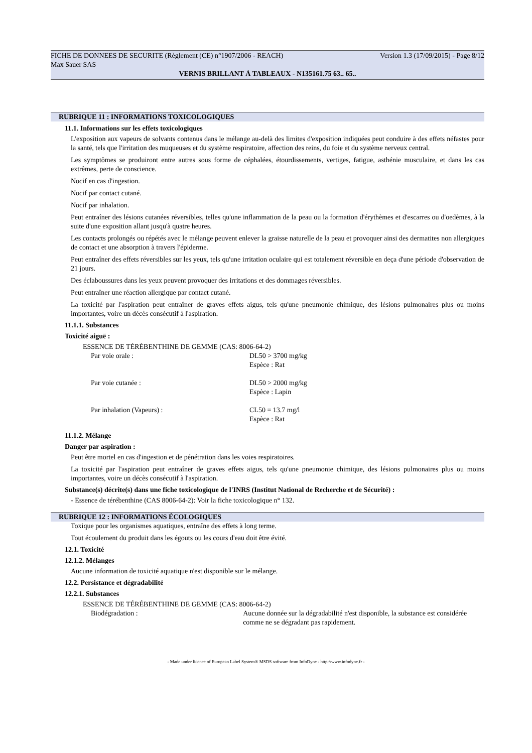FICHE DE DONNEES DE SECURITE (Règlement (CE) n°1907/2006 - REACH) Version 1.3 (17/09/2015) - Page 8/12
Max Sauer SAS
VERNIS BRILLANT À TABLEAUX - N135161.75 63.. 65..
RUBRIQUE 11 : INFORMATIONS TOXICOLOGIQUES
11.1. Informations sur les effets toxicologiques
L'exposition aux vapeurs de solvants contenus dans le mélange au-delà des limites d'exposition indiquées peut conduire à des effets néfastes pour la santé, tels que l'irritation des muqueuses et du système respiratoire, affection des reins, du foie et du système nerveux central.
Les symptômes se produiront entre autres sous forme de céphalées, étourdissements, vertiges, fatigue, asthénie musculaire, et dans les cas extrêmes, perte de conscience.
Nocif en cas d'ingestion.
Nocif par contact cutané.
Nocif par inhalation.
Peut entraîner des lésions cutanées réversibles, telles qu'une inflammation de la peau ou la formation d'érythèmes et d'escarres ou d'oedèmes, à la suite d'une exposition allant jusqu'à quatre heures.
Les contacts prolongés ou répétés avec le mélange peuvent enlever la graisse naturelle de la peau et provoquer ainsi des dermatites non allergiques de contact et une absorption à travers l'épiderme.
Peut entraîner des effets réversibles sur les yeux, tels qu'une irritation oculaire qui est totalement réversible en deça d'une période d'observation de 21 jours.
Des éclaboussures dans les yeux peuvent provoquer des irritations et des dommages réversibles.
Peut entraîner une réaction allergique par contact cutané.
La toxicité par l'aspiration peut entraîner de graves effets aigus, tels qu'une pneumonie chimique, des lésions pulmonaires plus ou moins importantes, voire un décès consécutif à l'aspiration.
11.1.1. Substances
Toxicité aiguë :
ESSENCE DE TÉRÉBENTHINE DE GEMME (CAS: 8006-64-2)
| Par voie orale : | DL50 > 3700 mg/kg Espèce : Rat |
| Par voie cutanée : | DL50 > 2000 mg/kg Espèce : Lapin |
| Par inhalation (Vapeurs) : | CL50 = 13.7 mg/l Espèce : Rat |
11.1.2. Mélange
Danger par aspiration :
Peut être mortel en cas d'ingestion et de pénétration dans les voies respiratoires.
La toxicité par l'aspiration peut entraîner de graves effets aigus, tels qu'une pneumonie chimique, des lésions pulmonaires plus ou moins importantes, voire un décès consécutif à l'aspiration.
Substance(s) décrite(s) dans une fiche toxicologique de l'INRS (Institut National de Recherche et de Sécurité) :
- Essence de térébenthine (CAS 8006-64-2): Voir la fiche toxicologique n° 132.
RUBRIQUE 12 : INFORMATIONS ÉCOLOGIQUES
Toxique pour les organismes aquatiques, entraîne des effets à long terme.
Tout écoulement du produit dans les égouts ou les cours d'eau doit être évité.
12.1. Toxicité
12.1.2. Mélanges
Aucune information de toxicité aquatique n'est disponible sur le mélange.
12.2. Persistance et dégradabilité
12.2.1. Substances
ESSENCE DE TÉRÉBENTHINE DE GEMME (CAS: 8006-64-2)
| Biodégradation : | Aucune donnée sur la dégradabilité n'est disponible, la substance est considérée comme ne se dégradant pas rapidement. |
- Made under licence of European Label System® MSDS software from InfoDyne - http://www.infodyne.fr -